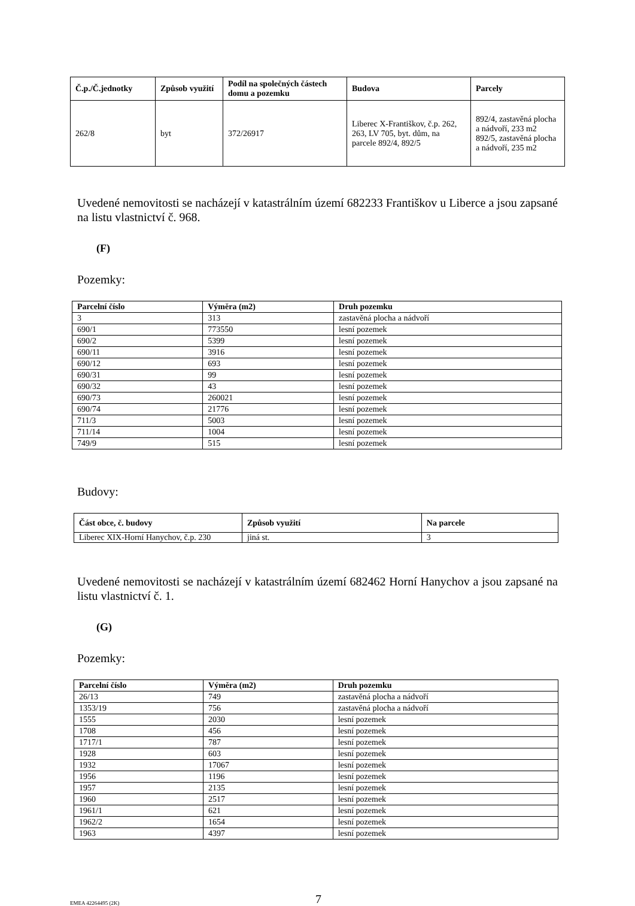| Č.p./Č.jednotky | Způsob využití | Podíl na společných částech domu a pozemku | Budova | Parcely |
| --- | --- | --- | --- | --- |
| 262/8 | byt | 372/26917 | Liberec X-Františkov, č.p. 262, 263, LV 705, byt. dům, na parcele 892/4, 892/5 | 892/4, zastavěná plocha a nádvoří, 233 m2 892/5, zastavěná plocha a nádvoří, 235 m2 |
Uvedené nemovitosti se nacházejí v katastrálním území 682233 Františkov u Liberce a jsou zapsané na listu vlastnictví č. 968.
(F)
Pozemky:
| Parcelní číslo | Výměra (m2) | Druh pozemku |
| --- | --- | --- |
| 3 | 313 | zastavěná plocha a nádvoří |
| 690/1 | 773550 | lesní pozemek |
| 690/2 | 5399 | lesní pozemek |
| 690/11 | 3916 | lesní pozemek |
| 690/12 | 693 | lesní pozemek |
| 690/31 | 99 | lesní pozemek |
| 690/32 | 43 | lesní pozemek |
| 690/73 | 260021 | lesní pozemek |
| 690/74 | 21776 | lesní pozemek |
| 711/3 | 5003 | lesní pozemek |
| 711/14 | 1004 | lesní pozemek |
| 749/9 | 515 | lesní pozemek |
Budovy:
| Část obce, č. budovy | Způsob využití | Na parcele |
| --- | --- | --- |
| Liberec XIX-Horní Hanychov, č.p. 230 | jiná st. | 3 |
Uvedené nemovitosti se nacházejí v katastrálním území 682462 Horní Hanychov a jsou zapsané na listu vlastnictví č. 1.
(G)
Pozemky:
| Parcelní číslo | Výměra (m2) | Druh pozemku |
| --- | --- | --- |
| 26/13 | 749 | zastavěná plocha a nádvoří |
| 1353/19 | 756 | zastavěná plocha a nádvoří |
| 1555 | 2030 | lesní pozemek |
| 1708 | 456 | lesní pozemek |
| 1717/1 | 787 | lesní pozemek |
| 1928 | 603 | lesní pozemek |
| 1932 | 17067 | lesní pozemek |
| 1956 | 1196 | lesní pozemek |
| 1957 | 2135 | lesní pozemek |
| 1960 | 2517 | lesní pozemek |
| 1961/1 | 621 | lesní pozemek |
| 1962/2 | 1654 | lesní pozemek |
| 1963 | 4397 | lesní pozemek |
EMEA 42264495 (2K) 7